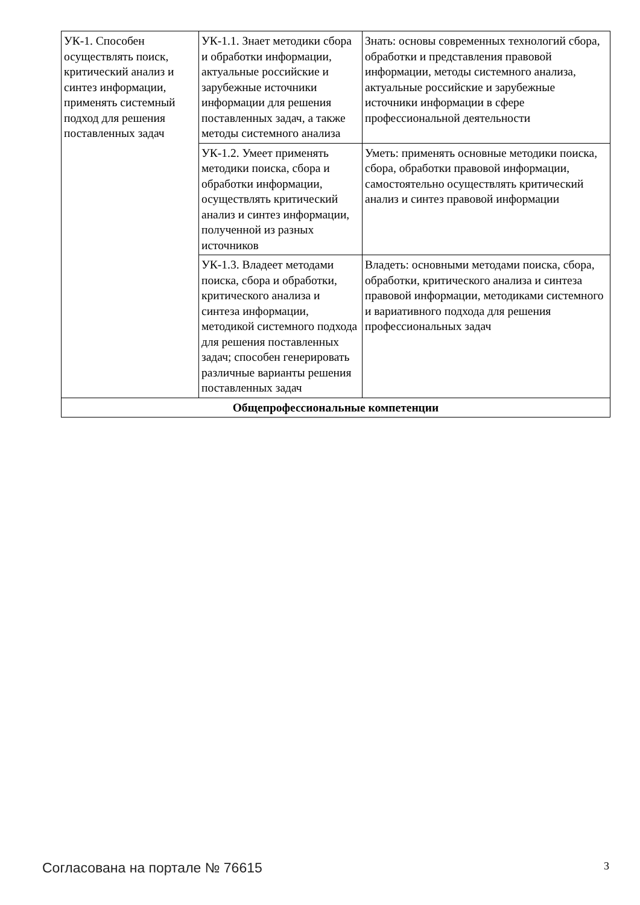| УК-1. Способен осуществлять поиск, критический анализ и синтез информации, применять системный подход для решения поставленных задач | УК-1.1. Знает методики сбора и обработки информации, актуальные российские и зарубежные источники информации для решения поставленных задач, а также методы системного анализа | Знать: основы современных технологий сбора, обработки и представления правовой информации, методы системного анализа, актуальные российские и зарубежные источники информации в сфере профессиональной деятельности |
| | УК-1.2. Умеет применять методики поиска, сбора и обработки информации, осуществлять критический анализ и синтез информации, полученной из разных источников | Уметь: применять основные методики поиска, сбора, обработки правовой информации, самостоятельно осуществлять критический анализ и синтез правовой информации |
| | УК-1.3. Владеет методами поиска, сбора и обработки, критического анализа и синтеза информации, методикой системного подхода для решения поставленных задач; способен генерировать различные варианты решения поставленных задач | Владеть: основными методами поиска, сбора, обработки, критического анализа и синтеза правовой информации, методиками системного и вариативного подхода для решения профессиональных задач |
| Общепрофессиональные компетенции | | |
Согласована на портале № 76615 3